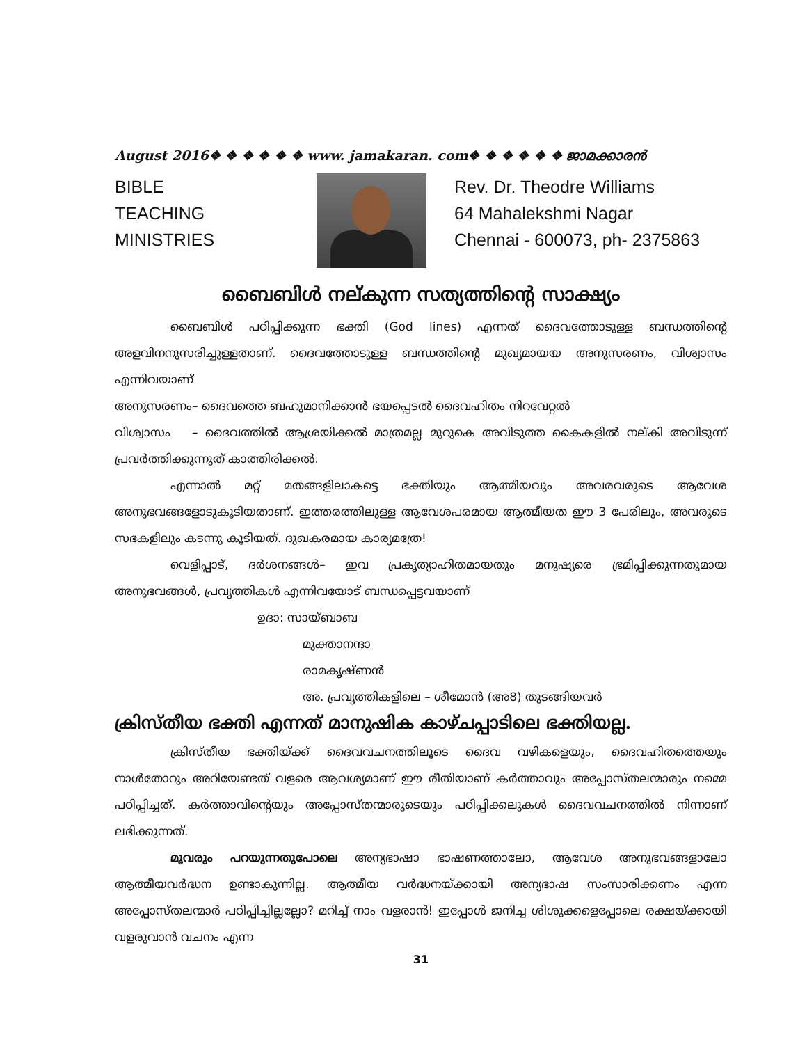August 2016❖ ❖ ❖ ❖ ❖ ❖ www. jamakaran. com❖ ❖ ❖ ❖ ❖ ❖ ജാമക്കാരൻ
BIBLE
TEACHING
MINISTRIES
Rev. Dr. Theodre Williams
64 Mahalekshmi Nagar
Chennai - 600073, ph- 2375863
ബൈബിൾ നല്കുന്ന സത്യത്തിന്റെ സാക്ഷ്യം
ബൈബിൾ പഠിപ്പിക്കുന്ന ഭക്തി (God lines) എന്നത് ദൈവത്തോടുള്ള ബന്ധത്തിന്റെ അളവിനനുസരിച്ചുള്ളതാണ്. ദൈവത്തോടുള്ള ബന്ധത്തിന്റെ മുഖ്യമായയ അനുസരണം, വിശ്വാസം എന്നിവയാണ്
അനുസരണം– ദൈവത്തെ ബഹുമാനിക്കാൻ ഭയപ്പെടൽ ദൈവഹിതം നിറവേറ്റൽ
വിശ്വാസം – ദൈവത്തിൽ ആശ്രയിക്കൽ മാത്രമല്ല മുറുകെ അവിടുത്ത കൈകളിൽ നല്കി അവിടുന്ന് പ്രവർത്തിക്കുന്നുത് കാത്തിരിക്കൽ.
എന്നാൽ മറ്റ് മതങ്ങളിലാകട്ടെ ഭക്തിയും ആത്മീയവും അവരവരുടെ ആവേശ അനുഭവങ്ങളോടുകൂടിയതാണ്. ഇത്തരത്തിലുള്ള ആവേശപരമായ ആത്മീയത ഈ 3 പേരിലും, അവരുടെ സഭകളിലും കടന്നു കൂടിയത്. ദുഖകരമായ കാര്യമത്രേ!
വെളിപ്പാട്, ദർശനങ്ങൾ– ഇവ പ്രകൃത്യാഹിതമായതും മനുഷ്യരെ ഭ്രമിപ്പിക്കുന്നതുമായ അനുഭവങ്ങൾ, പ്രവൃത്തികൾ എന്നിവയോട് ബന്ധപ്പെട്ടവയാണ്
ഉദാ: സായ്ബാബ
മുക്താനന്ദാ
രാമകൃഷ്ണൻ
അ. പ്രവൃത്തികളിലെ – ശീമോൻ (അ8) തുടങ്ങിയവർ
ക്രിസ്തീയ ഭക്തി എന്നത് മാനുഷിക കാഴ്ചപ്പാടിലെ ഭക്തിയല്ല.
ക്രിസ്തീയ ഭക്തിയ്ക്ക് ദൈവവചനത്തിലൂടെ ദൈവ വഴികളെയും, ദൈവഹിതത്തെയും നാൾതോറും അറിയേണ്ടത് വളരെ ആവശ്യമാണ് ഈ രീതിയാണ് കർത്താവും അപ്പോസ്തലന്മാരും നമ്മെ പഠിപ്പിച്ചത്. കർത്താവിന്റെയും അപ്പോസ്തന്മാരുടെയും പഠിപ്പിക്കലുകൾ ദൈവവചനത്തിൽ നിന്നാണ് ലഭിക്കുന്നത്.
മൂവരും പറയുന്നതുപോലെ അന്യഭാഷാ ഭാഷണത്താലോ, ആവേശ അനുഭവങ്ങളാലോ ആത്മീയവർദ്ധന ഉണ്ടാകുന്നില്ല. ആത്മീയ വർദ്ധനയ്ക്കായി അന്യഭാഷ സംസാരിക്കണം എന്ന അപ്പോസ്തലന്മാർ പഠിപ്പിച്ചില്ലല്ലോ? മറിച്ച് നാം വളരാൻ! ഇപ്പോൾ ജനിച്ച ശിശുക്കളെപ്പോലെ രക്ഷയ്ക്കായി വളരുവാൻ വചനം എന്ന
31